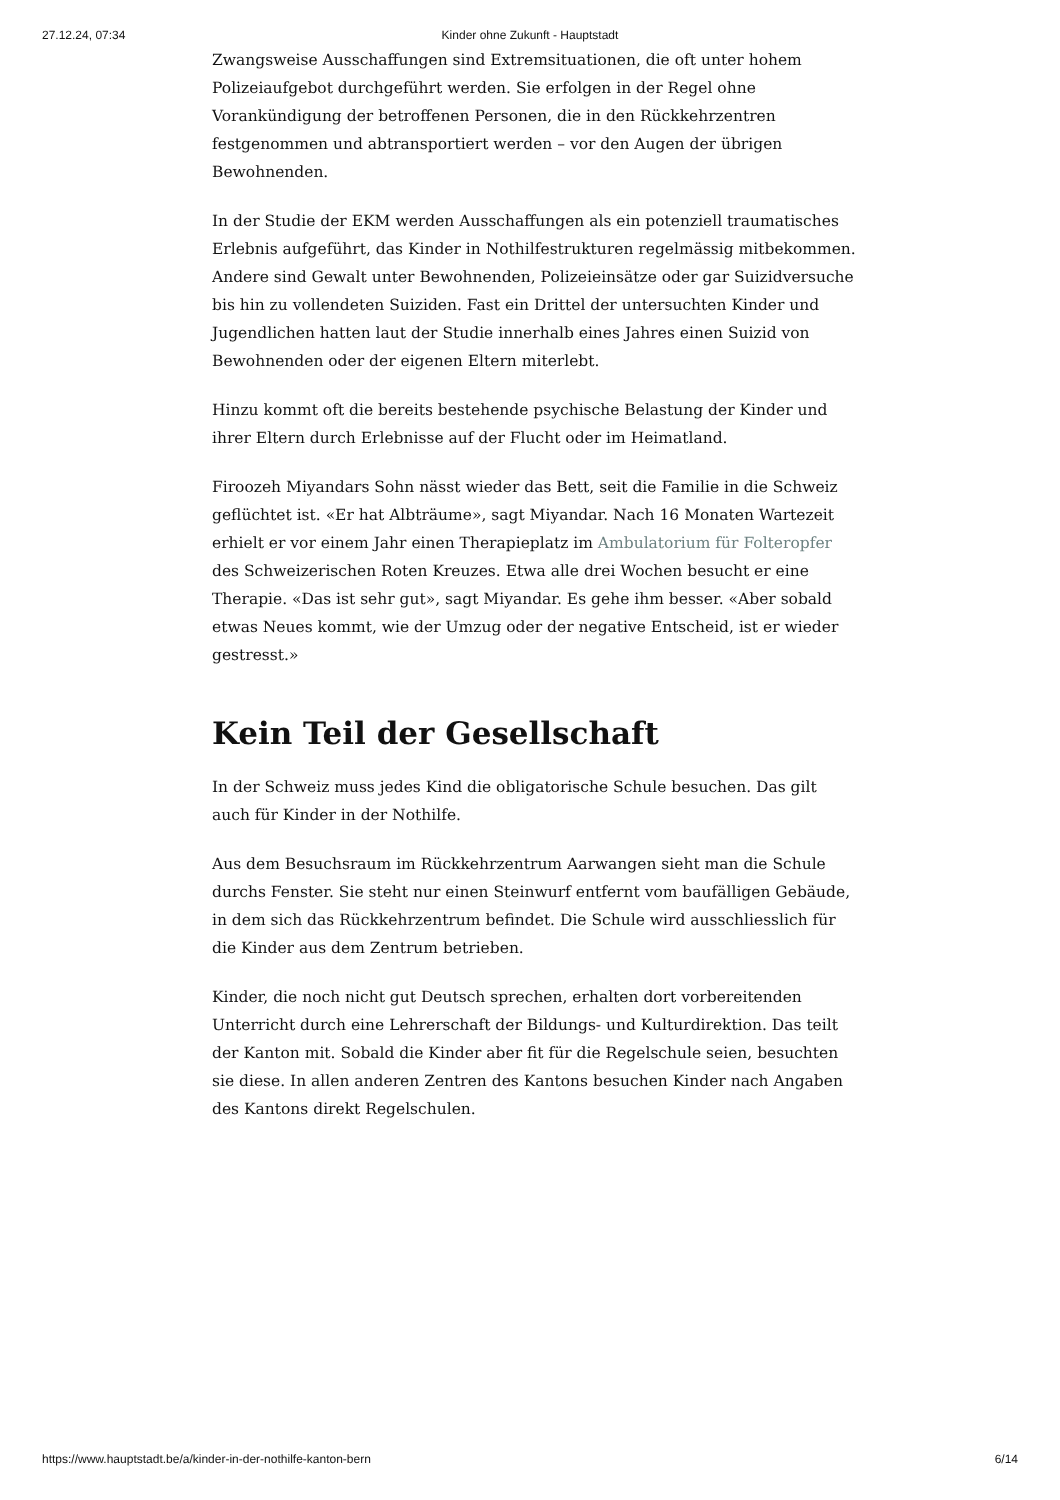27.12.24, 07:34 Kinder ohne Zukunft - Hauptstadt
Zwangsweise Ausschaffungen sind Extremsituationen, die oft unter hohem Polizeiaufgebot durchgeführt werden. Sie erfolgen in der Regel ohne Vorankündigung der betroffenen Personen, die in den Rückkehrzentren festgenommen und abtransportiert werden – vor den Augen der übrigen Bewohnenden.
In der Studie der EKM werden Ausschaffungen als ein potenziell traumatisches Erlebnis aufgeführt, das Kinder in Nothilfestrukturen regelmässig mitbekommen. Andere sind Gewalt unter Bewohnenden, Polizeieinsätze oder gar Suizidversuche bis hin zu vollendeten Suiziden. Fast ein Drittel der untersuchten Kinder und Jugendlichen hatten laut der Studie innerhalb eines Jahres einen Suizid von Bewohnenden oder der eigenen Eltern miterlebt.
Hinzu kommt oft die bereits bestehende psychische Belastung der Kinder und ihrer Eltern durch Erlebnisse auf der Flucht oder im Heimatland.
Firoozeh Miyandars Sohn nässt wieder das Bett, seit die Familie in die Schweiz geflüchtet ist. «Er hat Albträume», sagt Miyandar. Nach 16 Monaten Wartezeit erhielt er vor einem Jahr einen Therapieplatz im Ambulatorium für Folteropfer des Schweizerischen Roten Kreuzes. Etwa alle drei Wochen besucht er eine Therapie. «Das ist sehr gut», sagt Miyandar. Es gehe ihm besser. «Aber sobald etwas Neues kommt, wie der Umzug oder der negative Entscheid, ist er wieder gestresst.»
Kein Teil der Gesellschaft
In der Schweiz muss jedes Kind die obligatorische Schule besuchen. Das gilt auch für Kinder in der Nothilfe.
Aus dem Besuchsraum im Rückkehrzentrum Aarwangen sieht man die Schule durchs Fenster. Sie steht nur einen Steinwurf entfernt vom baufälligen Gebäude, in dem sich das Rückkehrzentrum befindet. Die Schule wird ausschliesslich für die Kinder aus dem Zentrum betrieben.
Kinder, die noch nicht gut Deutsch sprechen, erhalten dort vorbereitenden Unterricht durch eine Lehrerschaft der Bildungs- und Kulturdirektion. Das teilt der Kanton mit. Sobald die Kinder aber fit für die Regelschule seien, besuchten sie diese. In allen anderen Zentren des Kantons besuchen Kinder nach Angaben des Kantons direkt Regelschulen.
https://www.hauptstadt.be/a/kinder-in-der-nothilfe-kanton-bern 6/14